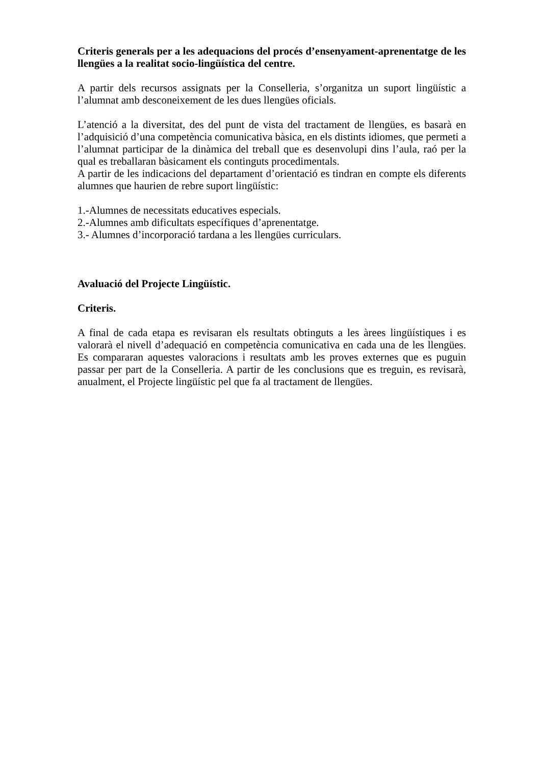Criteris generals per a les adequacions del procés d’ensenyament-aprenentatge de les llengües a la realitat socio-lingüística del centre.
A partir dels recursos assignats per la Conselleria, s’organitza un suport lingüístic a l’alumnat amb desconeixement de les dues llengües oficials.
L’atenció a la diversitat, des del punt de vista del tractament de llengües, es basarà en l’adquisició d’una competència comunicativa bàsica, en els distints idiomes, que permeti a l’alumnat participar de la dinàmica del treball que es desenvolupi dins l’aula, raó per la qual es treballaran bàsicament els continguts procedimentals.
A partir de les indicacions del departament d’orientació es tindran en compte els diferents alumnes que haurien de rebre suport lingüístic:
1.-Alumnes de necessitats educatives especials.
2.-Alumnes amb dificultats específiques d’aprenentatge.
3.- Alumnes d’incorporació tardana a les llengües curriculars.
Avaluació del Projecte Lingüístic.
Criteris.
A final de cada etapa es revisaran els resultats obtinguts a les àrees lingüístiques i es valorarà el nivell d’adequació en competència comunicativa en cada una de les llengües. Es compararan aquestes valoracions i resultats amb les proves externes que es puguin passar per part de la Conselleria. A partir de les conclusions que es treguin, es revisarà, anualment, el Projecte lingüístic pel que fa al tractament de llengües.